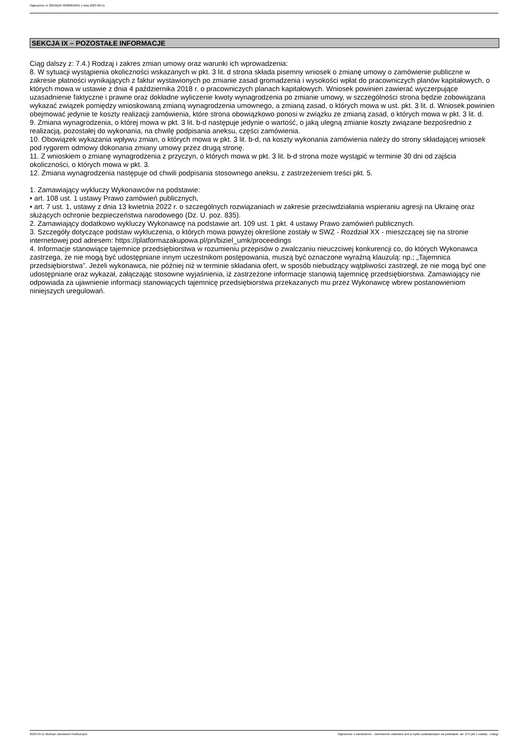Ogłoszenie nr 2023/BZP 00389818/01 z dnia 2023-09-11
SEKCJA IX – POZOSTAŁE INFORMACJE
Ciąg dalszy z: 7.4.) Rodzaj i zakres zmian umowy oraz warunki ich wprowadzenia:
8. W sytuacji wystąpienia okoliczności wskazanych w pkt. 3 lit. d strona składa pisemny wniosek o zmianę umowy o zamówienie publiczne w zakresie płatności wynikających z faktur wystawionych po zmianie zasad gromadzenia i wysokości wpłat do pracowniczych planów kapitałowych, o których mowa w ustawie z dnia 4 października 2018 r. o pracowniczych planach kapitałowych. Wniosek powinien zawierać wyczerpujące uzasadnienie faktyczne i prawne oraz dokładne wyliczenie kwoty wynagrodzenia po zmianie umowy, w szczególności strona będzie zobowiązana wykazać związek pomiędzy wnioskowaną zmianą wynagrodzenia umownego, a zmianą zasad, o których mowa w ust. pkt. 3 lit. d. Wniosek powinien obejmować jedynie te koszty realizacji zamówienia, które strona obowiązkowo ponosi w związku ze zmianą zasad, o których mowa w pkt. 3 lit. d.
9. Zmiana wynagrodzenia, o której mowa w pkt. 3 lit. b-d następuje jedynie o wartość, o jaką ulegną zmianie koszty związane bezpośrednio z realizacją, pozostałej do wykonania, na chwilę podpisania aneksu, części zamówienia.
10. Obowiązek wykazania wpływu zmian, o których mowa w pkt. 3 lit. b-d, na koszty wykonania zamówienia należy do strony składającej wniosek pod rygorem odmowy dokonania zmiany umowy przez drugą stronę.
11. Z wnioskiem o zmianę wynagrodzenia z przyczyn, o których mowa w pkt. 3 lit. b-d strona może wystąpić w terminie 30 dni od zajścia okoliczności, o których mowa w pkt. 3.
12. Zmiana wynagrodzenia następuje od chwili podpisania stosownego aneksu, z zastrzeżeniem treści pkt. 5.
1. Zamawiający wykluczy Wykonawców na podstawie:
• art. 108 ust. 1 ustawy Prawo zamówień publicznych,
• art. 7 ust. 1, ustawy z dnia 13 kwietnia 2022 r. o szczególnych rozwiązaniach w zakresie przeciwdziałania wspieraniu agresji na Ukrainę oraz służących ochronie bezpieczeństwa narodowego (Dz. U. poz. 835).
2. Zamawiający dodatkowo wykluczy Wykonawcę na podstawie art. 109 ust. 1 pkt. 4 ustawy Prawo zamówień publicznych.
3. Szczegóły dotyczące podstaw wykluczenia, o których mowa powyżej określone zostały w SWZ - Rozdział XX - mieszczącej się na stronie internetowej pod adresem: https://platformazakupowa.pl/pn/biziel_umk/proceedings
4. Informacje stanowiące tajemnice przedsiębiorstwa w rozumieniu przepisów o zwalczaniu nieuczciwej konkurencji co, do których Wykonawca zastrzega, że nie mogą być udostępniane innym uczestnikom postępowania, muszą być oznaczone wyraźną klauzulą: np.; „Tajemnica przedsiębiorstwa”. Jeżeli wykonawca, nie później niż w terminie składania ofert, w sposób niebudzący wątpliwości zastrzegł, że nie mogą być one udostępniane oraz wykazał, załączając stosowne wyjaśnienia, iż zastrzeżone informacje stanowią tajemnicę przedsiębiorstwa. Zamawiający nie odpowiada za ujawnienie informacji stanowiących tajemnicę przedsiębiorstwa przekazanych mu przez Wykonawcę wbrew postanowieniom niniejszych uregulowań.
2023-09-11 Biuletyn Zamówień Publicznych Ogłoszenie o zamówieniu - Zamówienie udzielane jest w trybie podstawowym na podstawie: art. 275 pkt 1 ustawy - Usługi